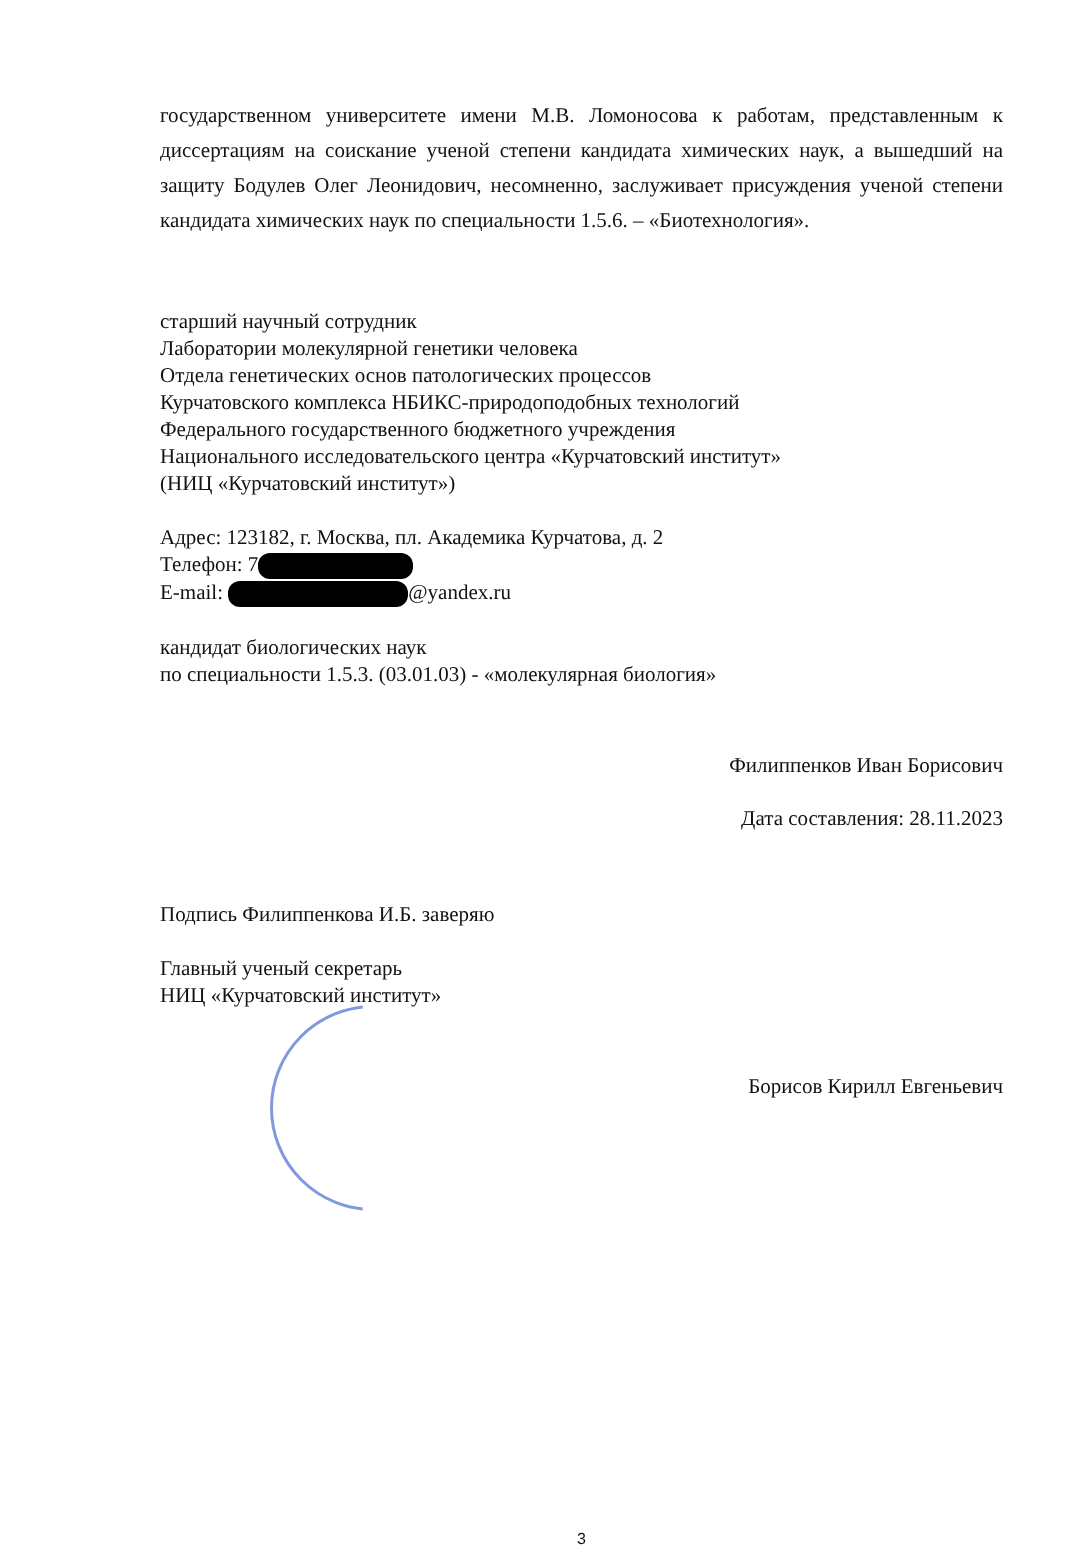государственном университете имени М.В. Ломоносова к работам, представленным к диссертациям на соискание ученой степени кандидата химических наук, а вышедший на защиту Бодулев Олег Леонидович, несомненно, заслуживает присуждения ученой степени кандидата химических наук по специальности 1.5.6. – «Биотехнология».
старший научный сотрудник
Лаборатории молекулярной генетики человека
Отдела генетических основ патологических процессов
Курчатовского комплекса НБИКС-природоподобных технологий
Федерального государственного бюджетного учреждения
Национального исследовательского центра «Курчатовский институт»
(НИЦ «Курчатовский институт»)
Адрес: 123182, г. Москва, пл. Академика Курчатова, д. 2
Телефон: 7
E-mail: @yandex.ru
кандидат биологических наук
по специальности 1.5.3. (03.01.03) - «молекулярная биология»
Филиппенков Иван Борисович
Дата составления: 28.11.2023
Подпись Филиппенкова И.Б. заверяю
Главный ученый секретарь
НИЦ «Курчатовский институт»
Борисов Кирилл Евгеньевич
3